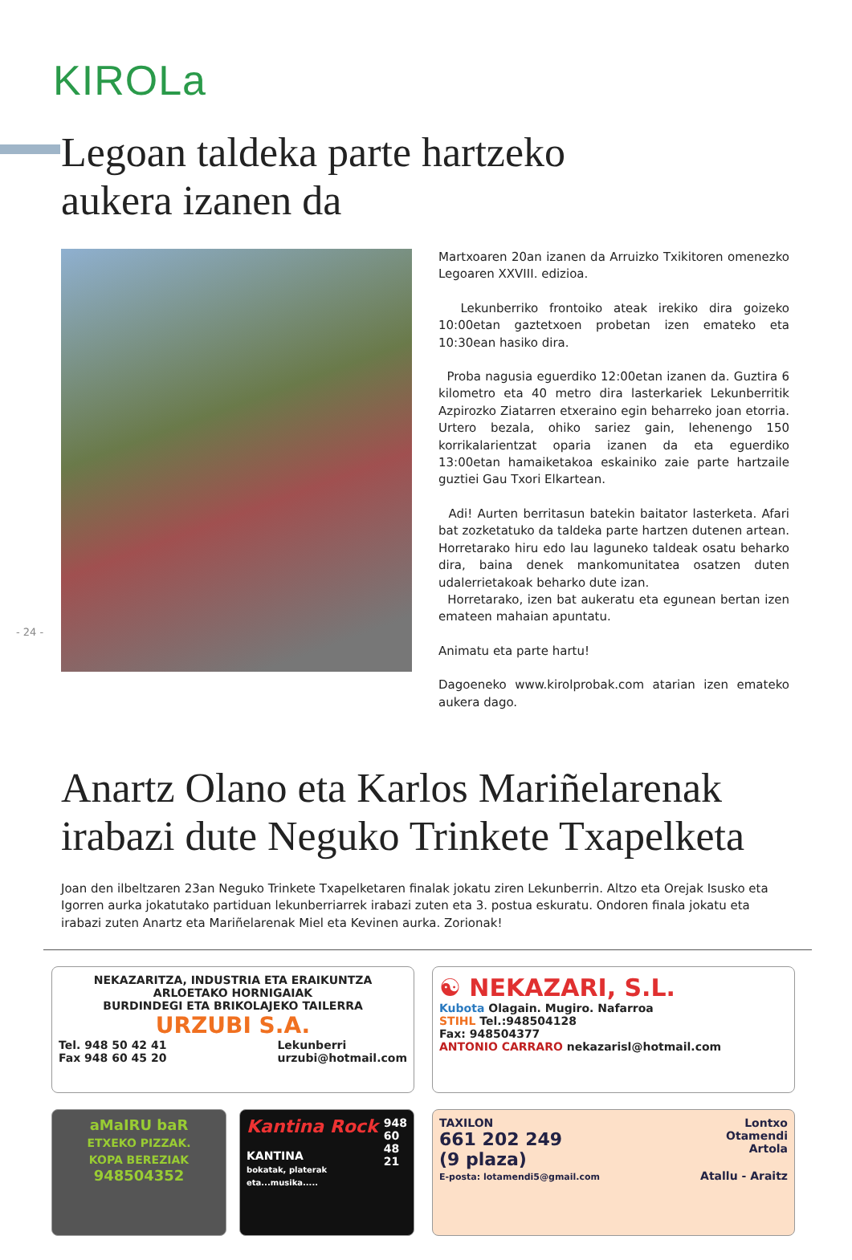KIROLa
Legoan taldeka parte hartzeko
aukera izanen da
Martxoaren 20an izanen da Arruizko Txikitoren omenezko Legoaren XXVIII. edizioa.
Lekunberriko frontoiko ateak irekiko dira goizeko 10:00etan gaztetxoen probetan izen emateko eta 10:30ean hasiko dira.
Proba nagusia eguerdiko 12:00etan izanen da. Guztira 6 kilometro eta 40 metro dira lasterkariek Lekunberritik Azpirozko Ziatarren etxeraino egin beharreko joan etorria. Urtero bezala, ohiko sariez gain, lehenengo 150 korrikalarientzat oparia izanen da eta eguerdiko 13:00etan hamaiketakoa eskainiko zaie parte hartzaile guztiei Gau Txori Elkartean.
Adi! Aurten berritasun batekin baitator lasterketa. Afari bat zozketatuko da taldeka parte hartzen dutenen artean. Horretarako hiru edo lau laguneko taldeak osatu beharko dira, baina denek mankomunitatea osatzen duten udalerrietakoak beharko dute izan.
Horretarako, izen bat aukeratu eta egunean bertan izen emateen mahaian apuntatu.
Animatu eta parte hartu!
Dagoeneko www.kirolprobak.com atarian izen emateko aukera dago.
- 24 -
Anartz Olano eta Karlos Mariñelarenak
irabazi dute Neguko Trinkete Txapelketa
Joan den ilbeltzaren 23an Neguko Trinkete Txapelketaren finalak jokatu ziren Lekunberrin. Altzo eta Orejak Isusko eta Igorren aurka jokatutako partiduan lekunberriarrek irabazi zuten eta 3. postua eskuratu. Ondoren finala jokatu eta irabazi zuten Anartz eta Mariñelarenak Miel eta Kevinen aurka. Zorionak!
NEKAZARITZA, INDUSTRIA ETA ERAIKUNTZA
ARLOETAKO HORNIGAIAK
BURDINDEGI ETA BRIKOLAJEKO TAILERRA
URZUBI S.A.
Tel. 948 50 42 41
Fax 948 60 45 20 Lekunberri
urzubi@hotmail.com
☯ NEKAZARI, S.L.
Kubota Olagain. Mugiro. Nafarroa
STIHL Tel.:948504128
Fax: 948504377
ANTONIO CARRARO nekazarisl@hotmail.com
aMaIRU baR
ETXEKO PIZZAK.
KOPA BEREZIAK
948504352
Kantina Rock 948
60
48
21
KANTINA
bokatak, platerak eta...musika.....
TAXILON Lontxo
Otamendi
Artola
661 202 249
(9 plaza)
E-posta: lotamendi5@gmail.com Atallu - Araitz